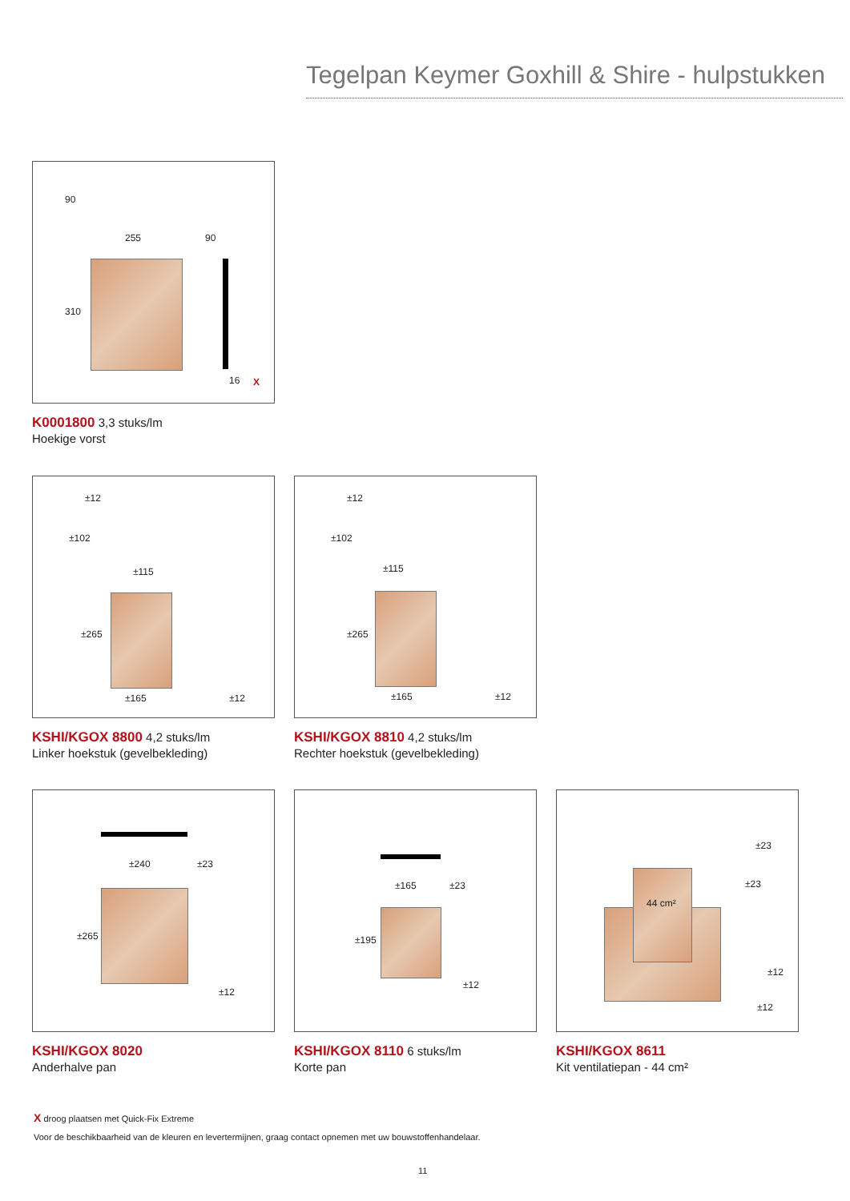Tegelpan Keymer Goxhill & Shire - hulpstukken
255 90
310
90
16 X
K0001800 3,3 stuks/lm
Hoekige vorst
±115
±165 ±12
±265
±102
±12
KSHI/KGOX 8800 4,2 stuks/lm
Linker hoekstuk (gevelbekleding)
±115
±165 ±12
±265
±102
±12
KSHI/KGOX 8810 4,2 stuks/lm
Rechter hoekstuk (gevelbekleding)
±240 ±23
±265
±12
KSHI/KGOX 8020
Anderhalve pan
±165 ±23
±195
±12
KSHI/KGOX 8110 6 stuks/lm
Korte pan
44 cm²
±23
±23
±12
±12
KSHI/KGOX 8611
Kit ventilatiepan - 44 cm²
X droog plaatsen met Quick-Fix Extreme
Voor de beschikbaarheid van de kleuren en levertermijnen, graag contact opnemen met uw bouwstoffenhandelaar.
11